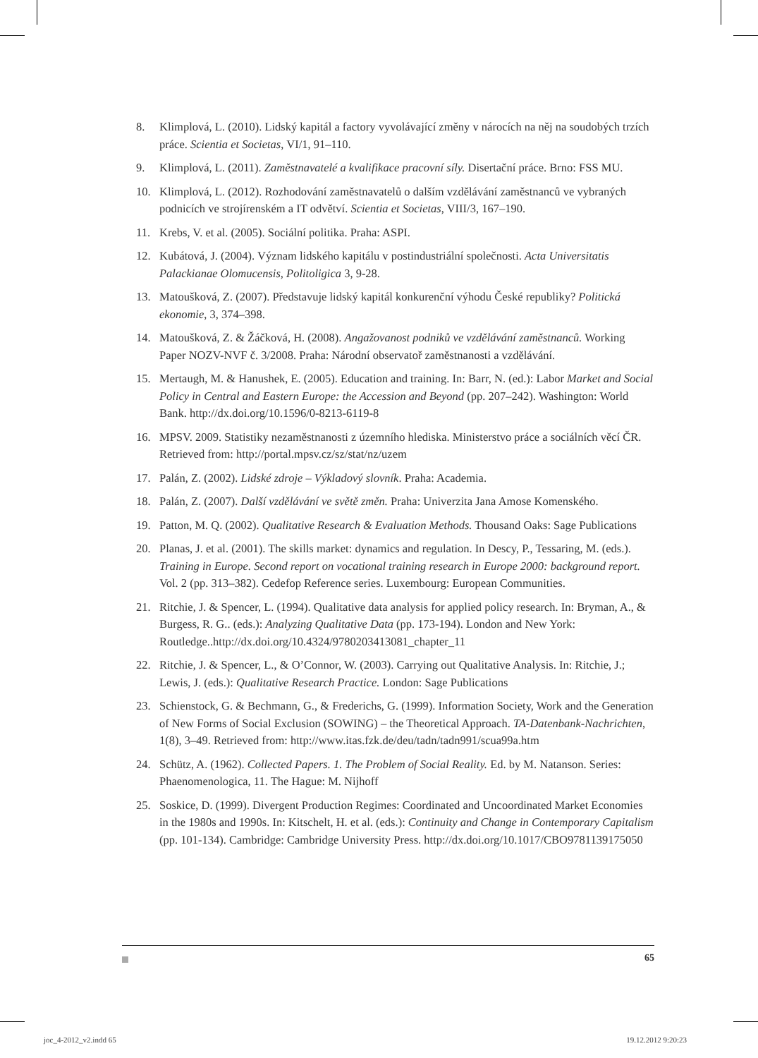8. Klimplová, L. (2010). Lidský kapitál a factory vyvolávající změny v nárocích na něj na soudobých trzích práce. Scientia et Societas, VI/1, 91–110.
9. Klimplová, L. (2011). Zaměstnavatelé a kvalifikace pracovní síly. Disertační práce. Brno: FSS MU.
10. Klimplová, L. (2012). Rozhodování zaměstnavatelů o dalším vzdělávání zaměstnanců ve vybraných podnicích ve strojírenském a IT odvětví. Scientia et Societas, VIII/3, 167–190.
11. Krebs, V. et al. (2005). Sociální politika. Praha: ASPI.
12. Kubátová, J. (2004). Význam lidského kapitálu v postindustriální společnosti. Acta Universitatis Palackianae Olomucensis, Politoligica 3, 9-28.
13. Matoušková, Z. (2007). Představuje lidský kapitál konkurenční výhodu České republiky? Politická ekonomie, 3, 374–398.
14. Matoušková, Z. & Žáčková, H. (2008). Angažovanost podniků ve vzdělávání zaměstnanců. Working Paper NOZV-NVF č. 3/2008. Praha: Národní observatoř zaměstnanosti a vzdělávání.
15. Mertaugh, M. & Hanushek, E. (2005). Education and training. In: Barr, N. (ed.): Labor Market and Social Policy in Central and Eastern Europe: the Accession and Beyond (pp. 207–242). Washington: World Bank. http://dx.doi.org/10.1596/0-8213-6119-8
16. MPSV. 2009. Statistiky nezaměstnanosti z územního hlediska. Ministerstvo práce a sociálních věcí ČR. Retrieved from: http://portal.mpsv.cz/sz/stat/nz/uzem
17. Palán, Z. (2002). Lidské zdroje – Výkladový slovník. Praha: Academia.
18. Palán, Z. (2007). Další vzdělávání ve světě změn. Praha: Univerzita Jana Amose Komenského.
19. Patton, M. Q. (2002). Qualitative Research & Evaluation Methods. Thousand Oaks: Sage Publications
20. Planas, J. et al. (2001). The skills market: dynamics and regulation. In Descy, P., Tessaring, M. (eds.). Training in Europe. Second report on vocational training research in Europe 2000: background report. Vol. 2 (pp. 313–382). Cedefop Reference series. Luxembourg: European Communities.
21. Ritchie, J. & Spencer, L. (1994). Qualitative data analysis for applied policy research. In: Bryman, A., & Burgess, R. G.. (eds.): Analyzing Qualitative Data (pp. 173-194). London and New York: Routledge..http://dx.doi.org/10.4324/9780203413081_chapter_11
22. Ritchie, J. & Spencer, L., & O’Connor, W. (2003). Carrying out Qualitative Analysis. In: Ritchie, J.; Lewis, J. (eds.): Qualitative Research Practice. London: Sage Publications
23. Schienstock, G. & Bechmann, G., & Frederichs, G. (1999). Information Society, Work and the Generation of New Forms of Social Exclusion (SOWING) – the Theoretical Approach. TA-Datenbank-Nachrichten, 1(8), 3–49. Retrieved from: http://www.itas.fzk.de/deu/tadn/tadn991/scua99a.htm
24. Schütz, A. (1962). Collected Papers. 1. The Problem of Social Reality. Ed. by M. Natanson. Series: Phaenomenologica, 11. The Hague: M. Nijhoff
25. Soskice, D. (1999). Divergent Production Regimes: Coordinated and Uncoordinated Market Economies in the 1980s and 1990s. In: Kitschelt, H. et al. (eds.): Continuity and Change in Contemporary Capitalism (pp. 101-134). Cambridge: Cambridge University Press. http://dx.doi.org/10.1017/CBO9781139175050
65
joc_4-2012_v2.indd 65 19.12.2012 9:20:23